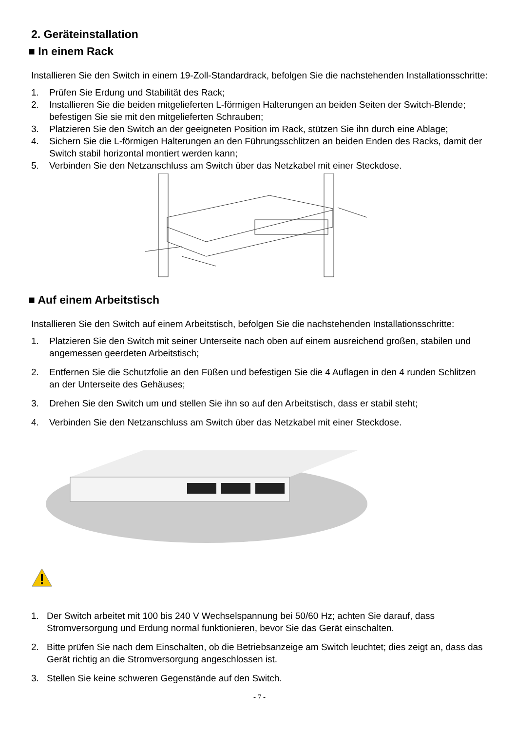2. Geräteinstallation
■ In einem Rack
Installieren Sie den Switch in einem 19-Zoll-Standardrack, befolgen Sie die nachstehenden Installationsschritte:
1. Prüfen Sie Erdung und Stabilität des Rack;
2. Installieren Sie die beiden mitgelieferten L-förmigen Halterungen an beiden Seiten der Switch-Blende; befestigen Sie sie mit den mitgelieferten Schrauben;
3. Platzieren Sie den Switch an der geeigneten Position im Rack, stützen Sie ihn durch eine Ablage;
4. Sichern Sie die L-förmigen Halterungen an den Führungsschlitzen an beiden Enden des Racks, damit der Switch stabil horizontal montiert werden kann;
5. Verbinden Sie den Netzanschluss am Switch über das Netzkabel mit einer Steckdose.
■ Auf einem Arbeitstisch
Installieren Sie den Switch auf einem Arbeitstisch, befolgen Sie die nachstehenden Installationsschritte:
1. Platzieren Sie den Switch mit seiner Unterseite nach oben auf einem ausreichend großen, stabilen und angemessen geerdeten Arbeitstisch;
2. Entfernen Sie die Schutzfolie an den Füßen und befestigen Sie die 4 Auflagen in den 4 runden Schlitzen an der Unterseite des Gehäuses;
3. Drehen Sie den Switch um und stellen Sie ihn so auf den Arbeitstisch, dass er stabil steht;
4. Verbinden Sie den Netzanschluss am Switch über das Netzkabel mit einer Steckdose.
1. Der Switch arbeitet mit 100 bis 240 V Wechselspannung bei 50/60 Hz; achten Sie darauf, dass Stromversorgung und Erdung normal funktionieren, bevor Sie das Gerät einschalten.
2. Bitte prüfen Sie nach dem Einschalten, ob die Betriebsanzeige am Switch leuchtet; dies zeigt an, dass das Gerät richtig an die Stromversorgung angeschlossen ist.
3. Stellen Sie keine schweren Gegenstände auf den Switch.
- 7 -